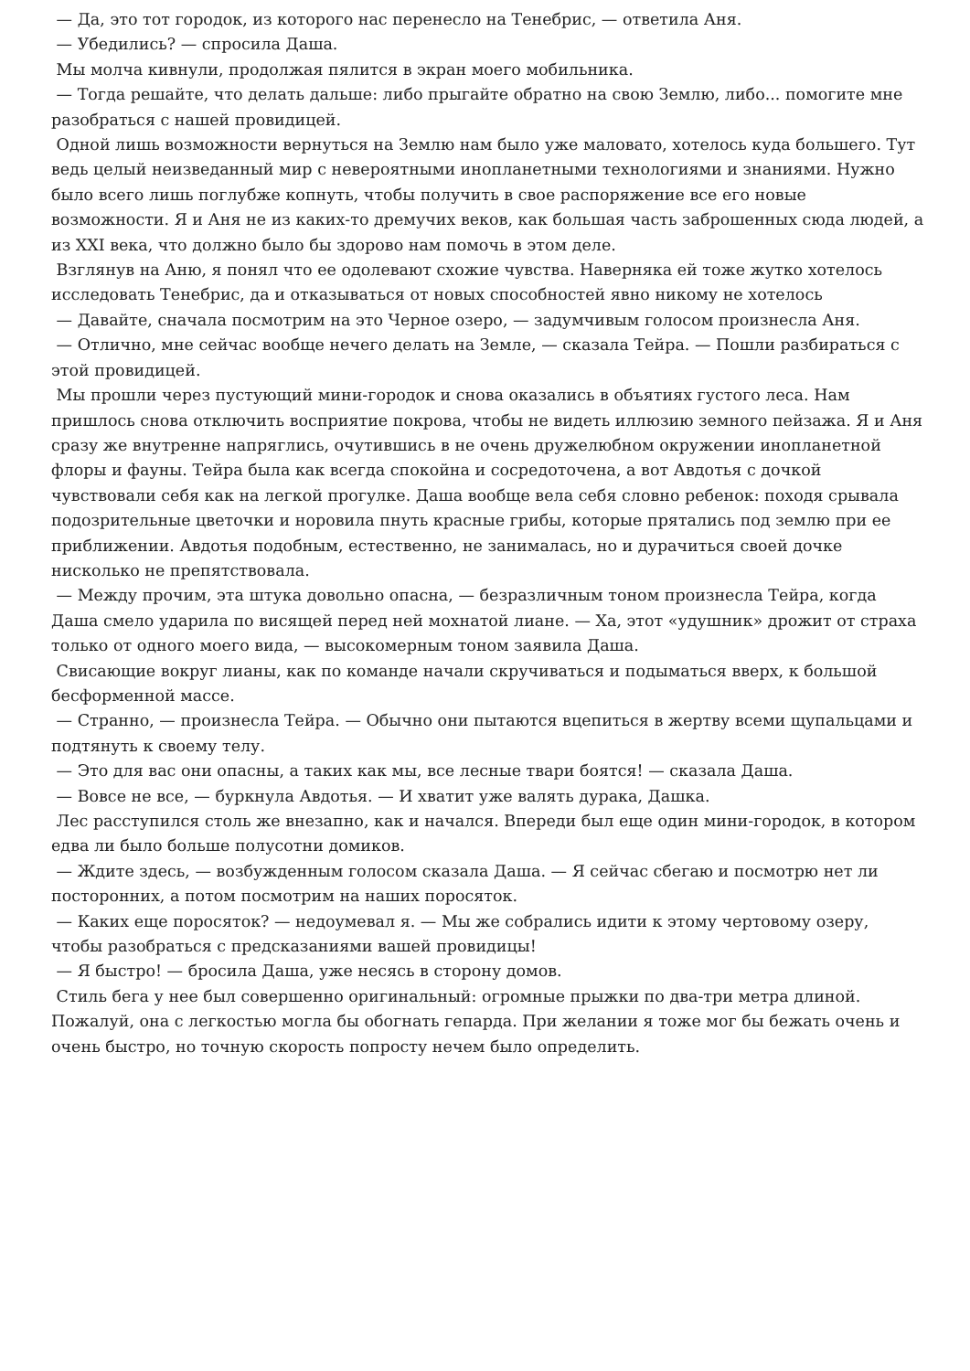— Да, это тот городок, из которого нас перенесло на Тенебрис, — ответила Аня.
— Убедились? — спросила Даша.
Мы молча кивнули, продолжая пялится в экран моего мобильника.
— Тогда решайте, что делать дальше: либо прыгайте обратно на свою Землю, либо... помогите мне разобраться с нашей провидицей.
Одной лишь возможности вернуться на Землю нам было уже маловато, хотелось куда большего. Тут ведь целый неизведанный мир с невероятными инопланетными технологиями и знаниями. Нужно было всего лишь поглубже копнуть, чтобы получить в свое распоряжение все его новые возможности. Я и Аня не из каких-то дремучих веков, как большая часть заброшенных сюда людей, а из XXI века, что должно было бы здорово нам помочь в этом деле.
Взглянув на Аню, я понял что ее одолевают схожие чувства. Наверняка ей тоже жутко хотелось исследовать Тенебрис, да и отказываться от новых способностей явно никому не хотелось
— Давайте, сначала посмотрим на это Черное озеро, — задумчивым голосом произнесла Аня.
— Отлично, мне сейчас вообще нечего делать на Земле, — сказала Тейра. — Пошли разбираться с этой провидицей.
Мы прошли через пустующий мини-городок и снова оказались в объятиях густого леса. Нам пришлось снова отключить восприятие покрова, чтобы не видеть иллюзию земного пейзажа. Я и Аня сразу же внутренне напряглись, очутившись в не очень дружелюбном окружении инопланетной флоры и фауны. Тейра была как всегда спокойна и сосредоточена, а вот Авдотья с дочкой чувствовали себя как на легкой прогулке. Даша вообще вела себя словно ребенок: походя срывала подозрительные цветочки и норовила пнуть красные грибы, которые прятались под землю при ее приближении. Авдотья подобным, естественно, не занималась, но и дурачиться своей дочке нисколько не препятствовала.
— Между прочим, эта штука довольно опасна, — безразличным тоном произнесла Тейра, когда Даша смело ударила по висящей перед ней мохнатой лиане. — Ха, этот «удушник» дрожит от страха только от одного моего вида, — высокомерным тоном заявила Даша.
Свисающие вокруг лианы, как по команде начали скручиваться и подыматься вверх, к большой бесформенной массе.
— Странно, — произнесла Тейра. — Обычно они пытаются вцепиться в жертву всеми щупальцами и подтянуть к своему телу.
— Это для вас они опасны, а таких как мы, все лесные твари боятся! — сказала Даша.
— Вовсе не все, — буркнула Авдотья. — И хватит уже валять дурака, Дашка.
Лес расступился столь же внезапно, как и начался. Впереди был еще один мини-городок, в котором едва ли было больше полусотни домиков.
— Ждите здесь, — возбужденным голосом сказала Даша. — Я сейчас сбегаю и посмотрю нет ли посторонних, а потом посмотрим на наших поросяток.
— Каких еще поросяток? — недоумевал я. — Мы же собрались идити к этому чертовому озеру, чтобы разобраться с предсказаниями вашей провидицы!
— Я быстро! — бросила Даша, уже несясь в сторону домов.
Стиль бега у нее был совершенно оригинальный: огромные прыжки по два-три метра длиной. Пожалуй, она с легкостью могла бы обогнать гепарда. При желании я тоже мог бы бежать очень и очень быстро, но точную скорость попросту нечем было определить.